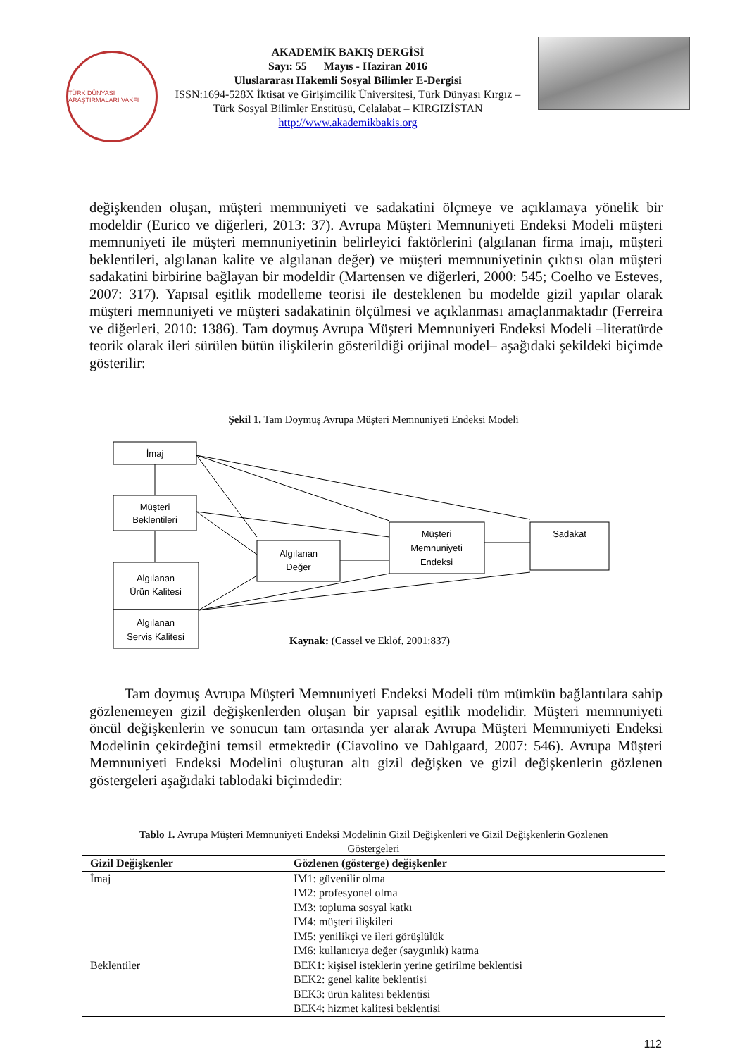TÜRK DÜNYASI ARAŞTIRMALARI VAKFI
AKADEMİK BAKIŞ DERGİSİ
Sayı: 55 Mayıs - Haziran 2016
Uluslararası Hakemli Sosyal Bilimler E-Dergisi
ISSN:1694-528X İktisat ve Girişimcilik Üniversitesi, Türk Dünyası Kırgız – Türk Sosyal Bilimler Enstitüsü, Celalabat – KIRGIZİSTAN
http://www.akademikbakis.org
değişkenden oluşan, müşteri memnuniyeti ve sadakatini ölçmeye ve açıklamaya yönelik bir modeldir (Eurico ve diğerleri, 2013: 37). Avrupa Müşteri Memnuniyeti Endeksi Modeli müşteri memnuniyeti ile müşteri memnuniyetinin belirleyici faktörlerini (algılanan firma imajı, müşteri beklentileri, algılanan kalite ve algılanan değer) ve müşteri memnuniyetinin çıktısı olan müşteri sadakatini birbirine bağlayan bir modeldir (Martensen ve diğerleri, 2000: 545; Coelho ve Esteves, 2007: 317). Yapısal eşitlik modelleme teorisi ile desteklenen bu modelde gizil yapılar olarak müşteri memnuniyeti ve müşteri sadakatinin ölçülmesi ve açıklanması amaçlanmaktadır (Ferreira ve diğerleri, 2010: 1386). Tam doymuş Avrupa Müşteri Memnuniyeti Endeksi Modeli –literatürde teorik olarak ileri sürülen bütün ilişkilerin gösterildiği orijinal model– aşağıdaki şekildeki biçimde gösterilir:
Şekil 1. Tam Doymuş Avrupa Müşteri Memnuniyeti Endeksi Modeli
İmaj
Müşteri
Beklentileri
Algılanan
Ürün Kalitesi
Algılanan
Servis Kalitesi
Algılanan
Değer
Müşteri
Memnuniyeti
Endeksi
Sadakat
Kaynak: (Cassel ve Eklöf, 2001:837)
Tam doymuş Avrupa Müşteri Memnuniyeti Endeksi Modeli tüm mümkün bağlantılara sahip gözlenemeyen gizil değişkenlerden oluşan bir yapısal eşitlik modelidir. Müşteri memnuniyeti öncül değişkenlerin ve sonucun tam ortasında yer alarak Avrupa Müşteri Memnuniyeti Endeksi Modelinin çekirdeğini temsil etmektedir (Ciavolino ve Dahlgaard, 2007: 546). Avrupa Müşteri Memnuniyeti Endeksi Modelini oluşturan altı gizil değişken ve gizil değişkenlerin gözlenen göstergeleri aşağıdaki tablodaki biçimdedir:
Tablo 1. Avrupa Müşteri Memnuniyeti Endeksi Modelinin Gizil Değişkenleri ve Gizil Değişkenlerin Gözlenen
Göstergeleri
| Gizil Değişkenler | Gözlenen (gösterge) değişkenler |
| --- | --- |
| İmaj | IM1: güvenilir olma IM2: profesyonel olma IM3: topluma sosyal katkı IM4: müşteri ilişkileri IM5: yenilikçi ve ileri görüşlülük IM6: kullanıcıya değer (saygınlık) katma |
| Beklentiler | BEK1: kişisel isteklerin yerine getirilme beklentisi BEK2: genel kalite beklentisi BEK3: ürün kalitesi beklentisi BEK4: hizmet kalitesi beklentisi |
112